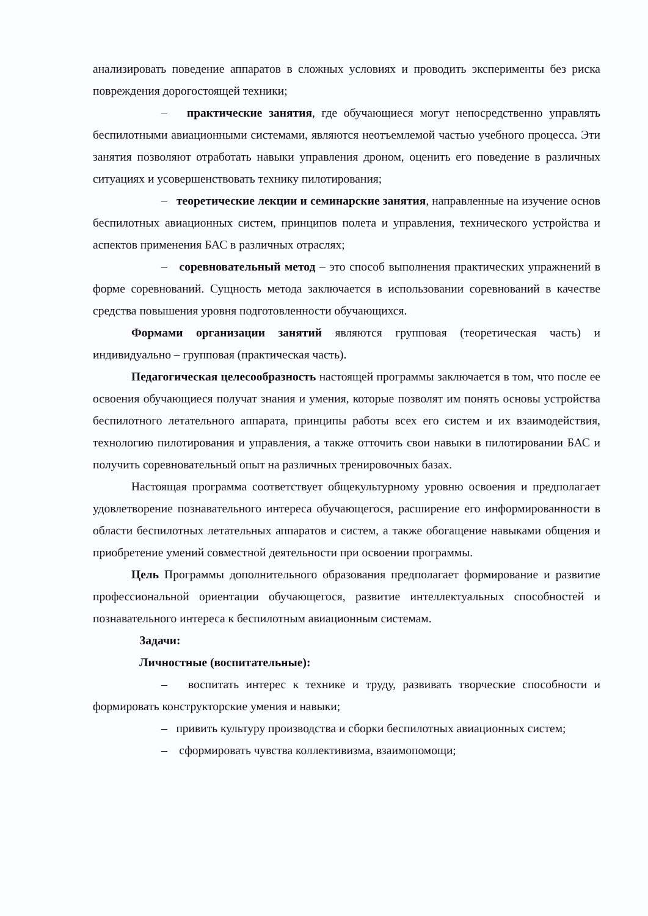анализировать поведение аппаратов в сложных условиях и проводить эксперименты без риска повреждения дорогостоящей техники;
– практические занятия, где обучающиеся могут непосредственно управлять беспилотными авиационными системами, являются неотъемлемой частью учебного процесса. Эти занятия позволяют отработать навыки управления дроном, оценить его поведение в различных ситуациях и усовершенствовать технику пилотирования;
– теоретические лекции и семинарские занятия, направленные на изучение основ беспилотных авиационных систем, принципов полета и управления, технического устройства и аспектов применения БАС в различных отраслях;
– соревновательный метод – это способ выполнения практических упражнений в форме соревнований. Сущность метода заключается в использовании соревнований в качестве средства повышения уровня подготовленности обучающихся.
Формами организации занятий являются групповая (теоретическая часть) и индивидуально – групповая (практическая часть).
Педагогическая целесообразность настоящей программы заключается в том, что после ее освоения обучающиеся получат знания и умения, которые позволят им понять основы устройства беспилотного летательного аппарата, принципы работы всех его систем и их взаимодействия, технологию пилотирования и управления, а также отточить свои навыки в пилотировании БАС и получить соревновательный опыт на различных тренировочных базах.
Настоящая программа соответствует общекультурному уровню освоения и предполагает удовлетворение познавательного интереса обучающегося, расширение его информированности в области беспилотных летательных аппаратов и систем, а также обогащение навыками общения и приобретение умений совместной деятельности при освоении программы.
Цель Программы дополнительного образования предполагает формирование и развитие профессиональной ориентации обучающегося, развитие интеллектуальных способностей и познавательного интереса к беспилотным авиационным системам.
Задачи:
Личностные (воспитательные):
– воспитать интерес к технике и труду, развивать творческие способности и формировать конструкторские умения и навыки;
– привить культуру производства и сборки беспилотных авиационных систем;
– сформировать чувства коллективизма, взаимопомощи;